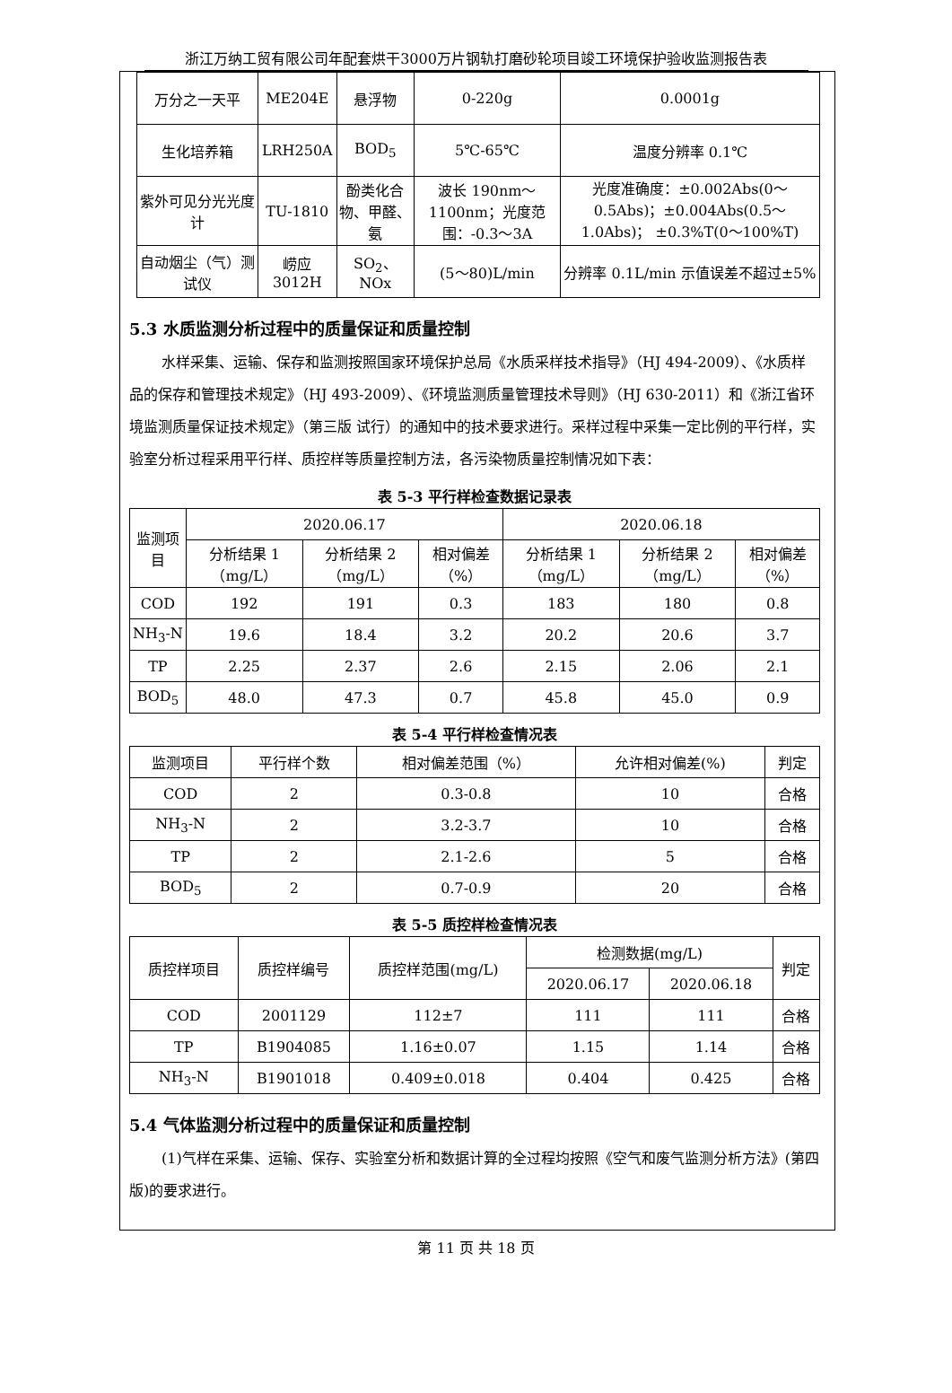浙江万纳工贸有限公司年配套烘干3000万片钢轨打磨砂轮项目竣工环境保护验收监测报告表
| 万分之一天平 | ME204E | 悬浮物 | 0-220g | 0.0001g |
| 生化培养箱 | LRH250A | BOD<sub>5</sub> | 5℃-65℃ | 温度分辨率 0.1℃ |
| 紫外可见分光光度计 | TU-1810 | 酚类化合物、甲醛、氨 | 波长 190nm～1100nm；光度范围：-0.3～3A | 光度准确度：±0.002Abs(0～0.5Abs)；±0.004Abs(0.5～1.0Abs)； ±0.3%T(0～100%T) |
| 自动烟尘（气）测试仪 | 崂应 3012H | SO<sub>2</sub>、NOx | (5～80)L/min | 分辨率 0.1L/min 示值误差不超过±5% |
5.3 水质监测分析过程中的质量保证和质量控制
水样采集、运输、保存和监测按照国家环境保护总局《水质采样技术指导》（HJ 494-2009）、《水质样品的保存和管理技术规定》（HJ 493-2009）、《环境监测质量管理技术导则》（HJ 630-2011）和《浙江省环境监测质量保证技术规定》（第三版 试行）的通知中的技术要求进行。采样过程中采集一定比例的平行样，实验室分析过程采用平行样、质控样等质量控制方法，各污染物质量控制情况如下表：
表 5-3 平行样检查数据记录表
| 监测项目 | 2020.06.17 | | | 2020.06.18 | | |
| | 分析结果 1（mg/L） | 分析结果 2（mg/L） | 相对偏差（%） | 分析结果 1（mg/L） | 分析结果 2（mg/L） | 相对偏差（%） |
| COD | 192 | 191 | 0.3 | 183 | 180 | 0.8 |
| NH<sub>3</sub>-N | 19.6 | 18.4 | 3.2 | 20.2 | 20.6 | 3.7 |
| TP | 2.25 | 2.37 | 2.6 | 2.15 | 2.06 | 2.1 |
| BOD<sub>5</sub> | 48.0 | 47.3 | 0.7 | 45.8 | 45.0 | 0.9 |
表 5-4 平行样检查情况表
| 监测项目 | 平行样个数 | 相对偏差范围（%） | 允许相对偏差(%) | 判定 |
| COD | 2 | 0.3-0.8 | 10 | 合格 |
| NH<sub>3</sub>-N | 2 | 3.2-3.7 | 10 | 合格 |
| TP | 2 | 2.1-2.6 | 5 | 合格 |
| BOD<sub>5</sub> | 2 | 0.7-0.9 | 20 | 合格 |
表 5-5 质控样检查情况表
| 质控样项目 | 质控样编号 | 质控样范围(mg/L) | 检测数据(mg/L) | | 判定 |
| | | | 2020.06.17 | 2020.06.18 | |
| COD | 2001129 | 112±7 | 111 | 111 | 合格 |
| TP | B1904085 | 1.16±0.07 | 1.15 | 1.14 | 合格 |
| NH<sub>3</sub>-N | B1901018 | 0.409±0.018 | 0.404 | 0.425 | 合格 |
5.4 气体监测分析过程中的质量保证和质量控制
(1)气样在采集、运输、保存、实验室分析和数据计算的全过程均按照《空气和废气监测分析方法》(第四版)的要求进行。
第 11 页 共 18 页